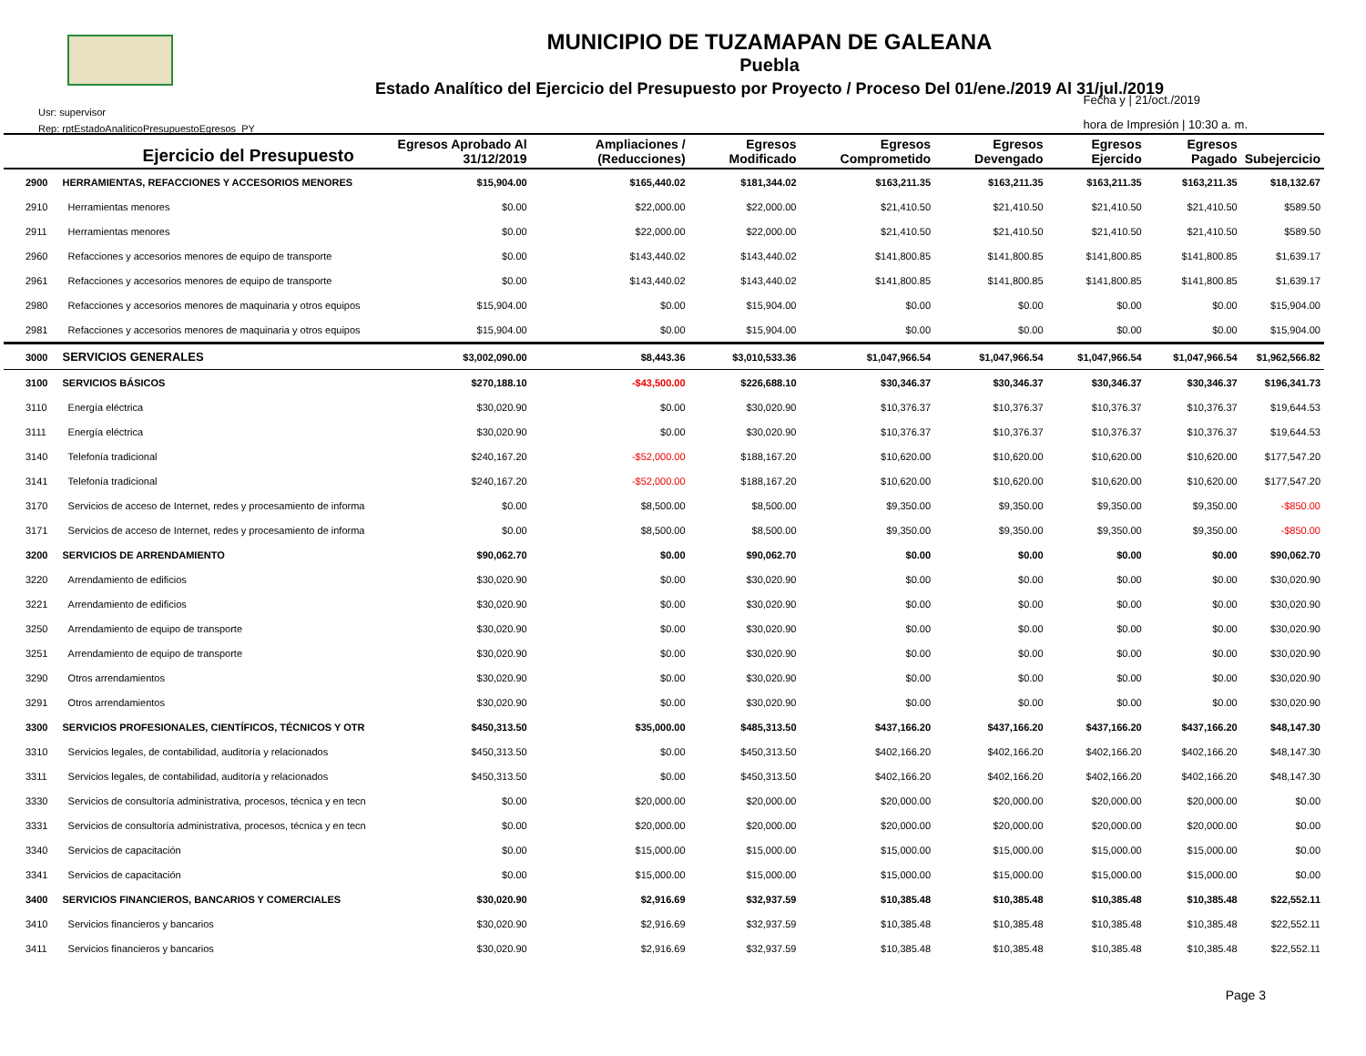MUNICIPIO DE TUZAMAPAN DE GALEANA
Puebla
Estado Analítico del Ejercicio del Presupuesto por Proyecto / Proceso Del 01/ene./2019 Al 31/jul./2019
Usr: supervisor
Rep: rptEstadoAnaliticoPresupuestoEgresos_PY
Fecha y | 21/oct./2019
hora de Impresión | 10:30 a. m.
| | Ejercicio del Presupuesto | Egresos Aprobado Al 31/12/2019 | Ampliaciones / (Reducciones) | Egresos Modificado | Egresos Comprometido | Egresos Devengado | Egresos Ejercido | Egresos Pagado | Subejercicio |
| --- | --- | --- | --- | --- | --- | --- | --- | --- | --- |
| 2900 | HERRAMIENTAS, REFACCIONES Y ACCESORIOS MENORES | $15,904.00 | $165,440.02 | $181,344.02 | $163,211.35 | $163,211.35 | $163,211.35 | $163,211.35 | $18,132.67 |
| 2910 | Herramientas menores | $0.00 | $22,000.00 | $22,000.00 | $21,410.50 | $21,410.50 | $21,410.50 | $21,410.50 | $589.50 |
| 2911 | Herramientas menores | $0.00 | $22,000.00 | $22,000.00 | $21,410.50 | $21,410.50 | $21,410.50 | $21,410.50 | $589.50 |
| 2960 | Refacciones y accesorios menores de equipo de transporte | $0.00 | $143,440.02 | $143,440.02 | $141,800.85 | $141,800.85 | $141,800.85 | $141,800.85 | $1,639.17 |
| 2961 | Refacciones y accesorios menores de equipo de transporte | $0.00 | $143,440.02 | $143,440.02 | $141,800.85 | $141,800.85 | $141,800.85 | $141,800.85 | $1,639.17 |
| 2980 | Refacciones y accesorios menores de maquinaria y otros equipos | $15,904.00 | $0.00 | $15,904.00 | $0.00 | $0.00 | $0.00 | $0.00 | $15,904.00 |
| 2981 | Refacciones y accesorios menores de maquinaria y otros equipos | $15,904.00 | $0.00 | $15,904.00 | $0.00 | $0.00 | $0.00 | $0.00 | $15,904.00 |
| 3000 | SERVICIOS GENERALES | $3,002,090.00 | $8,443.36 | $3,010,533.36 | $1,047,966.54 | $1,047,966.54 | $1,047,966.54 | $1,047,966.54 | $1,962,566.82 |
| 3100 | SERVICIOS BÁSICOS | $270,188.10 | -$43,500.00 | $226,688.10 | $30,346.37 | $30,346.37 | $30,346.37 | $30,346.37 | $196,341.73 |
| 3110 | Energía eléctrica | $30,020.90 | $0.00 | $30,020.90 | $10,376.37 | $10,376.37 | $10,376.37 | $10,376.37 | $19,644.53 |
| 3111 | Energía eléctrica | $30,020.90 | $0.00 | $30,020.90 | $10,376.37 | $10,376.37 | $10,376.37 | $10,376.37 | $19,644.53 |
| 3140 | Telefonía tradicional | $240,167.20 | -$52,000.00 | $188,167.20 | $10,620.00 | $10,620.00 | $10,620.00 | $10,620.00 | $177,547.20 |
| 3141 | Telefonía tradicional | $240,167.20 | -$52,000.00 | $188,167.20 | $10,620.00 | $10,620.00 | $10,620.00 | $10,620.00 | $177,547.20 |
| 3170 | Servicios de acceso de Internet, redes y procesamiento de informa | $0.00 | $8,500.00 | $8,500.00 | $9,350.00 | $9,350.00 | $9,350.00 | $9,350.00 | -$850.00 |
| 3171 | Servicios de acceso de Internet, redes y procesamiento de informa | $0.00 | $8,500.00 | $8,500.00 | $9,350.00 | $9,350.00 | $9,350.00 | $9,350.00 | -$850.00 |
| 3200 | SERVICIOS DE ARRENDAMIENTO | $90,062.70 | $0.00 | $90,062.70 | $0.00 | $0.00 | $0.00 | $0.00 | $90,062.70 |
| 3220 | Arrendamiento de edificios | $30,020.90 | $0.00 | $30,020.90 | $0.00 | $0.00 | $0.00 | $0.00 | $30,020.90 |
| 3221 | Arrendamiento de edificios | $30,020.90 | $0.00 | $30,020.90 | $0.00 | $0.00 | $0.00 | $0.00 | $30,020.90 |
| 3250 | Arrendamiento de equipo de transporte | $30,020.90 | $0.00 | $30,020.90 | $0.00 | $0.00 | $0.00 | $0.00 | $30,020.90 |
| 3251 | Arrendamiento de equipo de transporte | $30,020.90 | $0.00 | $30,020.90 | $0.00 | $0.00 | $0.00 | $0.00 | $30,020.90 |
| 3290 | Otros arrendamientos | $30,020.90 | $0.00 | $30,020.90 | $0.00 | $0.00 | $0.00 | $0.00 | $30,020.90 |
| 3291 | Otros arrendamientos | $30,020.90 | $0.00 | $30,020.90 | $0.00 | $0.00 | $0.00 | $0.00 | $30,020.90 |
| 3300 | SERVICIOS PROFESIONALES, CIENTÍFICOS, TÉCNICOS Y OTR | $450,313.50 | $35,000.00 | $485,313.50 | $437,166.20 | $437,166.20 | $437,166.20 | $437,166.20 | $48,147.30 |
| 3310 | Servicios legales, de contabilidad, auditoría y relacionados | $450,313.50 | $0.00 | $450,313.50 | $402,166.20 | $402,166.20 | $402,166.20 | $402,166.20 | $48,147.30 |
| 3311 | Servicios legales, de contabilidad, auditoría y relacionados | $450,313.50 | $0.00 | $450,313.50 | $402,166.20 | $402,166.20 | $402,166.20 | $402,166.20 | $48,147.30 |
| 3330 | Servicios de consultoría administrativa, procesos, técnica y en tecn | $0.00 | $20,000.00 | $20,000.00 | $20,000.00 | $20,000.00 | $20,000.00 | $20,000.00 | $0.00 |
| 3331 | Servicios de consultoría administrativa, procesos, técnica y en tecn | $0.00 | $20,000.00 | $20,000.00 | $20,000.00 | $20,000.00 | $20,000.00 | $20,000.00 | $0.00 |
| 3340 | Servicios de capacitación | $0.00 | $15,000.00 | $15,000.00 | $15,000.00 | $15,000.00 | $15,000.00 | $15,000.00 | $0.00 |
| 3341 | Servicios de capacitación | $0.00 | $15,000.00 | $15,000.00 | $15,000.00 | $15,000.00 | $15,000.00 | $15,000.00 | $0.00 |
| 3400 | SERVICIOS FINANCIEROS, BANCARIOS Y COMERCIALES | $30,020.90 | $2,916.69 | $32,937.59 | $10,385.48 | $10,385.48 | $10,385.48 | $10,385.48 | $22,552.11 |
| 3410 | Servicios financieros y bancarios | $30,020.90 | $2,916.69 | $32,937.59 | $10,385.48 | $10,385.48 | $10,385.48 | $10,385.48 | $22,552.11 |
| 3411 | Servicios financieros y bancarios | $30,020.90 | $2,916.69 | $32,937.59 | $10,385.48 | $10,385.48 | $10,385.48 | $10,385.48 | $22,552.11 |
Page 3